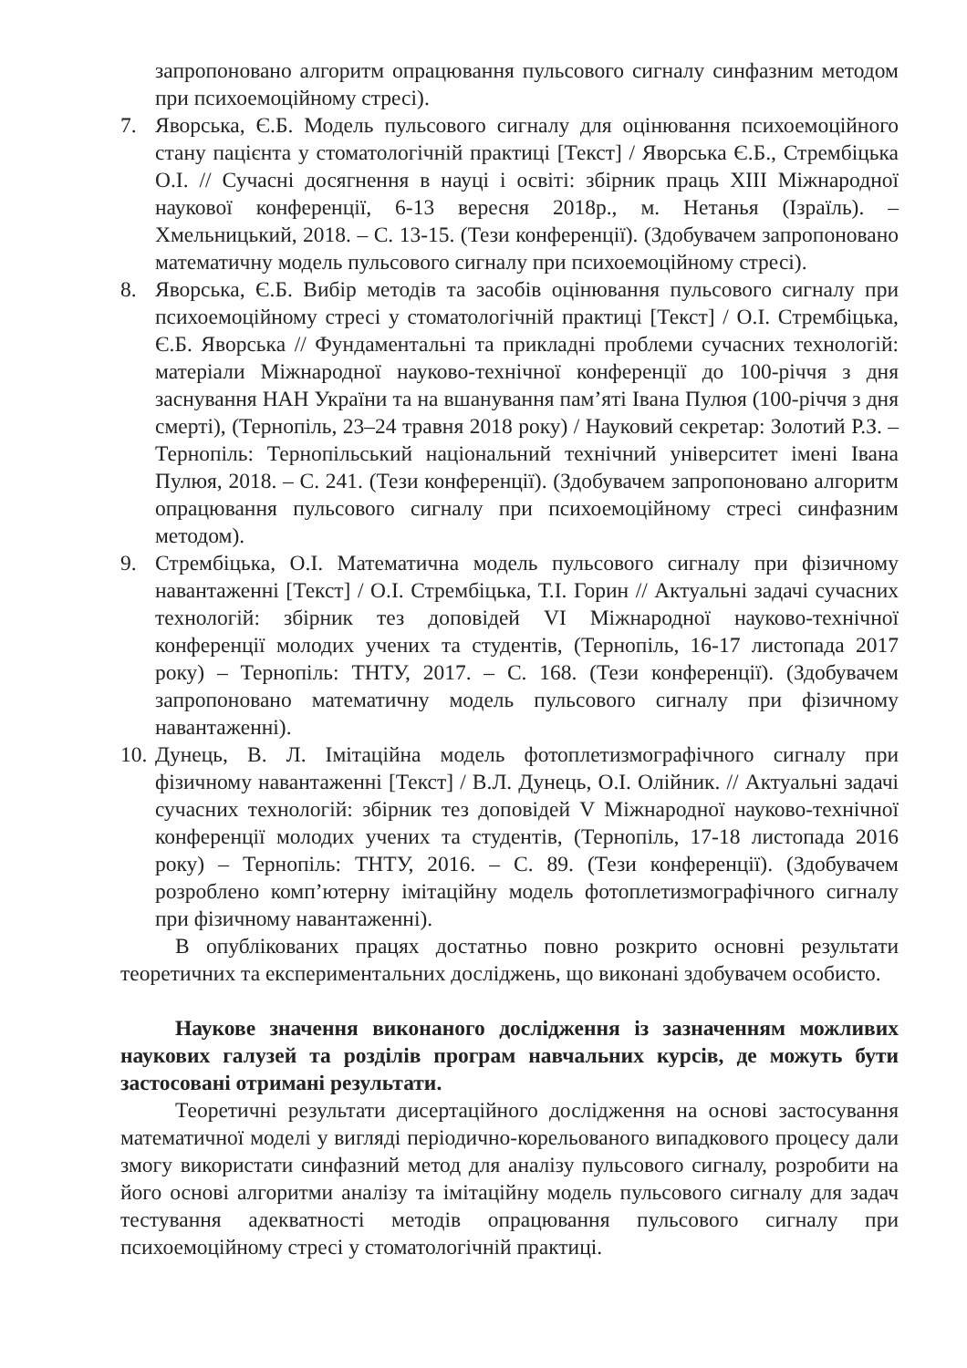запропоновано алгоритм опрацювання пульсового сигналу синфазним методом при психоемоційному стресі).
7. Яворська, Є.Б. Модель пульсового сигналу для оцінювання психоемоційного стану пацієнта у стоматологічній практиці [Текст] / Яворська Є.Б., Стрембіцька О.І. // Сучасні досягнення в науці і освіті: збірник праць XIII Міжнародної наукової конференції, 6-13 вересня 2018р., м. Нетанья (Ізраїль). – Хмельницький, 2018. – С. 13-15. (Тези конференції). (Здобувачем запропоновано математичну модель пульсового сигналу при психоемоційному стресі).
8. Яворська, Є.Б. Вибір методів та засобів оцінювання пульсового сигналу при психоемоційному стресі у стоматологічній практиці [Текст] / О.І. Стрембіцька, Є.Б. Яворська // Фундаментальні та прикладні проблеми сучасних технологій: матеріали Міжнародної науково-технічної конференції до 100-річчя з дня заснування НАН України та на вшанування пам’яті Івана Пулюя (100-річчя з дня смерті), (Тернопіль, 23–24 травня 2018 року) / Науковий секретар: Золотий Р.З. – Тернопіль: Тернопільський національний технічний університет імені Івана Пулюя, 2018. – С. 241. (Тези конференції). (Здобувачем запропоновано алгоритм опрацювання пульсового сигналу при психоемоційному стресі синфазним методом).
9. Стрембіцька, О.І. Математична модель пульсового сигналу при фізичному навантаженні [Текст] / О.І. Стрембіцька, Т.І. Горин // Актуальні задачі сучасних технологій: збірник тез доповідей VI Міжнародної науково-технічної конференції молодих учених та студентів, (Тернопіль, 16-17 листопада 2017 року) – Тернопіль: ТНТУ, 2017. – С. 168. (Тези конференції). (Здобувачем запропоновано математичну модель пульсового сигналу при фізичному навантаженні).
10. Дунець, В. Л. Імітаційна модель фотоплетизмографічного сигналу при фізичному навантаженні [Текст] / В.Л. Дунець, О.І. Олійник. // Актуальні задачі сучасних технологій: збірник тез доповідей V Міжнародної науково-технічної конференції молодих учених та студентів, (Тернопіль, 17-18 листопада 2016 року) – Тернопіль: ТНТУ, 2016. – С. 89. (Тези конференції). (Здобувачем розроблено комп’ютерну імітаційну модель фотоплетизмографічного сигналу при фізичному навантаженні).
В опублікованих працях достатньо повно розкрито основні результати теоретичних та експериментальних досліджень, що виконані здобувачем особисто.
Наукове значення виконаного дослідження із зазначенням можливих наукових галузей та розділів програм навчальних курсів, де можуть бути застосовані отримані результати.
Теоретичні результати дисертаційного дослідження на основі застосування математичної моделі у вигляді періодично-корельованого випадкового процесу дали змогу використати синфазний метод для аналізу пульсового сигналу, розробити на його основі алгоритми аналізу та імітаційну модель пульсового сигналу для задач тестування адекватності методів опрацювання пульсового сигналу при психоемоційному стресі у стоматологічній практиці.